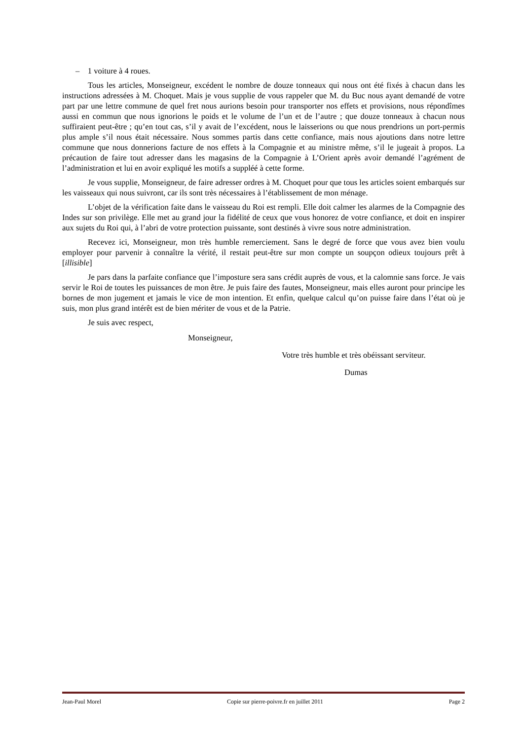– 1 voiture à 4 roues.
Tous les articles, Monseigneur, excédent le nombre de douze tonneaux qui nous ont été fixés à chacun dans les instructions adressées à M. Choquet. Mais je vous supplie de vous rappeler que M. du Buc nous ayant demandé de votre part par une lettre commune de quel fret nous aurions besoin pour transporter nos effets et provisions, nous répondîmes aussi en commun que nous ignorions le poids et le volume de l’un et de l’autre ; que douze tonneaux à chacun nous suffiraient peut-être ; qu’en tout cas, s’il y avait de l’excédent, nous le laisserions ou que nous prendrions un port-permis plus ample s’il nous était nécessaire. Nous sommes partis dans cette confiance, mais nous ajoutions dans notre lettre commune que nous donnerions facture de nos effets à la Compagnie et au ministre même, s’il le jugeait à propos. La précaution de faire tout adresser dans les magasins de la Compagnie à L’Orient après avoir demandé l’agrément de l’administration et lui en avoir expliqué les motifs a suppléé à cette forme.
Je vous supplie, Monseigneur, de faire adresser ordres à M. Choquet pour que tous les articles soient embarqués sur les vaisseaux qui nous suivront, car ils sont très nécessaires à l’établissement de mon ménage.
L’objet de la vérification faite dans le vaisseau du Roi est rempli. Elle doit calmer les alarmes de la Compagnie des Indes sur son privilège. Elle met au grand jour la fidélité de ceux que vous honorez de votre confiance, et doit en inspirer aux sujets du Roi qui, à l’abri de votre protection puissante, sont destinés à vivre sous notre administration.
Recevez ici, Monseigneur, mon très humble remerciement. Sans le degré de force que vous avez bien voulu employer pour parvenir à connaître la vérité, il restait peut-être sur mon compte un soupçon odieux toujours prêt à [illisible]
Je pars dans la parfaite confiance que l’imposture sera sans crédit auprès de vous, et la calomnie sans force. Je vais servir le Roi de toutes les puissances de mon être. Je puis faire des fautes, Monseigneur, mais elles auront pour principe les bornes de mon jugement et jamais le vice de mon intention. Et enfin, quelque calcul qu’on puisse faire dans l’état où je suis, mon plus grand intérêt est de bien mériter de vous et de la Patrie.
Je suis avec respect,
Monseigneur,
Votre très humble et très obéissant serviteur.
Dumas
Jean-Paul Morel Copie sur pierre-poivre.fr en juillet 2011 Page 2